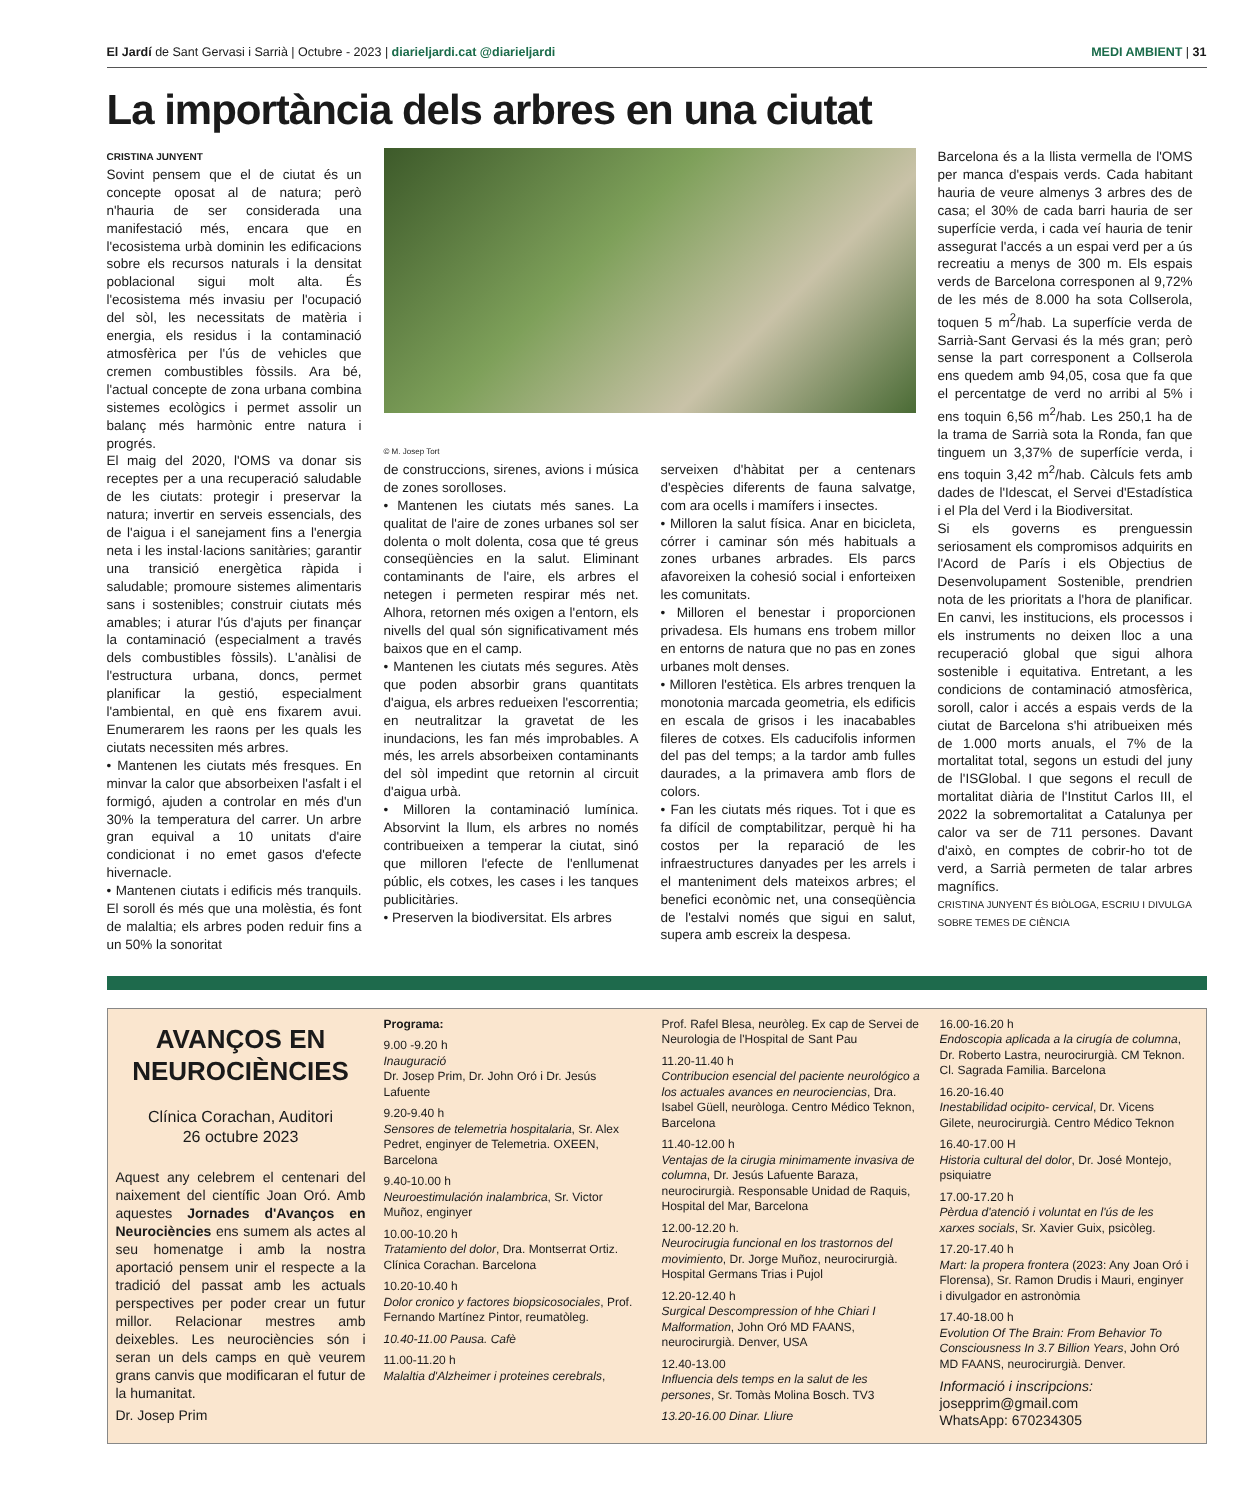El Jardí de Sant Gervasi i Sarrià | Octubre - 2023 | diarieljardi.cat @diarieljardi MEDI AMBIENT | 31
La importància dels arbres en una ciutat
CRISTINA JUNYENT
Sovint pensem que el de ciutat és un concepte oposat al de natura; però n'hauria de ser considerada una manifestació més, encara que en l'ecosistema urbà dominin les edificacions sobre els recursos naturals i la densitat poblacional sigui molt alta. És l'ecosistema més invasiu per l'ocupació del sòl, les necessitats de matèria i energia, els residus i la contaminació atmosfèrica per l'ús de vehicles que cremen combustibles fòssils. Ara bé, l'actual concepte de zona urbana combina sistemes ecològics i permet assolir un balanç més harmònic entre natura i progrés.
El maig del 2020, l'OMS va donar sis receptes per a una recuperació saludable de les ciutats: protegir i preservar la natura; invertir en serveis essencials, des de l'aigua i el sanejament fins a l'energia neta i les instal·lacions sanitàries; garantir una transició energètica ràpida i saludable; promoure sistemes alimentaris sans i sostenibles; construir ciutats més amables; i aturar l'ús d'ajuts per finançar la contaminació (especialment a través dels combustibles fòssils). L'anàlisi de l'estructura urbana, doncs, permet planificar la gestió, especialment l'ambiental, en què ens fixarem avui. Enumerarem les raons per les quals les ciutats necessiten més arbres.
• Mantenen les ciutats més fresques. En minvar la calor que absorbeixen l'asfalt i el formigó, ajuden a controlar en més d'un 30% la temperatura del carrer. Un arbre gran equival a 10 unitats d'aire condicionat i no emet gasos d'efecte hivernacle.
• Mantenen ciutats i edificis més tranquils. El soroll és més que una molèstia, és font de malaltia; els arbres poden reduir fins a un 50% la sonoritat
© M. Josep Tort
de construccions, sirenes, avions i música de zones sorolloses.
• Mantenen les ciutats més sanes. La qualitat de l'aire de zones urbanes sol ser dolenta o molt dolenta, cosa que té greus conseqüències en la salut. Eliminant contaminants de l'aire, els arbres el netegen i permeten respirar més net. Alhora, retornen més oxigen a l'entorn, els nivells del qual són significativament més baixos que en el camp.
• Mantenen les ciutats més segures. Atès que poden absorbir grans quantitats d'aigua, els arbres redueixen l'escorrentia; en neutralitzar la gravetat de les inundacions, les fan més improbables. A més, les arrels absorbeixen contaminants del sòl impedint que retornin al circuit d'aigua urbà.
• Milloren la contaminació lumínica. Absorvint la llum, els arbres no només contribueixen a temperar la ciutat, sinó que milloren l'efecte de l'enllumenat públic, els cotxes, les cases i les tanques publicitàries.
• Preserven la biodiversitat. Els arbres
serveixen d'hàbitat per a centenars d'espècies diferents de fauna salvatge, com ara ocells i mamífers i insectes.
• Milloren la salut física. Anar en bicicleta, córrer i caminar són més habituals a zones urbanes arbrades. Els parcs afavoreixen la cohesió social i enforteixen les comunitats.
• Milloren el benestar i proporcionen privadesa. Els humans ens trobem millor en entorns de natura que no pas en zones urbanes molt denses.
• Milloren l'estètica. Els arbres trenquen la monotonia marcada geometria, els edificis en escala de grisos i les inacabables fileres de cotxes. Els caducifolis informen del pas del temps; a la tardor amb fulles daurades, a la primavera amb flors de colors.
• Fan les ciutats més riques. Tot i que es fa difícil de comptabilitzar, perquè hi ha costos per la reparació de les infraestructures danyades per les arrels i el manteniment dels mateixos arbres; el benefici econòmic net, una conseqüència de l'estalvi només que sigui en salut, supera amb escreix la despesa.
Barcelona és a la llista vermella de l'OMS per manca d'espais verds. Cada habitant hauria de veure almenys 3 arbres des de casa; el 30% de cada barri hauria de ser superfície verda, i cada veí hauria de tenir assegurat l'accés a un espai verd per a ús recreatiu a menys de 300 m. Els espais verds de Barcelona corresponen al 9,72% de les més de 8.000 ha sota Collserola, toquen 5 m<sup>2</sup>/hab. La superfície verda de Sarrià-Sant Gervasi és la més gran; però sense la part corresponent a Collserola ens quedem amb 94,05, cosa que fa que el percentatge de verd no arribi al 5% i ens toquin 6,56 m<sup>2</sup>/hab. Les 250,1 ha de la trama de Sarrià sota la Ronda, fan que tinguem un 3,37% de superfície verda, i ens toquin 3,42 m<sup>2</sup>/hab. Càlculs fets amb dades de l'Idescat, el Servei d'Estadística i el Pla del Verd i la Biodiversitat.
Si els governs es prenguessin seriosament els compromisos adquirits en l'Acord de París i els Objectius de Desenvolupament Sostenible, prendrien nota de les prioritats a l'hora de planificar. En canvi, les institucions, els processos i els instruments no deixen lloc a una recuperació global que sigui alhora sostenible i equitativa. Entretant, a les condicions de contaminació atmosfèrica, soroll, calor i accés a espais verds de la ciutat de Barcelona s'hi atribueixen més de 1.000 morts anuals, el 7% de la mortalitat total, segons un estudi del juny de l'ISGlobal. I que segons el recull de mortalitat diària de l'Institut Carlos III, el 2022 la sobremortalitat a Catalunya per calor va ser de 711 persones. Davant d'això, en comptes de cobrir-ho tot de verd, a Sarrià permeten de talar arbres magnífics.
CRISTINA JUNYENT ÉS BIÒLOGA, ESCRIU I DIVULGA SOBRE TEMES DE CIÈNCIA
AVANÇOS EN NEUROCIÈNCIES
Clínica Corachan, Auditori
26 octubre 2023
Aquest any celebrem el centenari del naixement del científic Joan Oró. Amb aquestes Jornades d'Avanços en Neurociències ens sumem als actes al seu homenatge i amb la nostra aportació pensem unir el respecte a la tradició del passat amb les actuals perspectives per poder crear un futur millor. Relacionar mestres amb deixebles. Les neurociències són i seran un dels camps en què veurem grans canvis que modificaran el futur de la humanitat.
Dr. Josep Prim
Programa:
9.00 -9.20 h
Inauguració
Dr. Josep Prim, Dr. John Oró i Dr. Jesús Lafuente
9.20-9.40 h
Sensores de telemetria hospitalaria, Sr. Alex Pedret, enginyer de Telemetria. OXEEN, Barcelona
9.40-10.00 h
Neuroestimulación inalambrica, Sr. Victor Muñoz, enginyer
10.00-10.20 h
Tratamiento del dolor, Dra. Montserrat Ortiz. Clínica Corachan. Barcelona
10.20-10.40 h
Dolor cronico y factores biopsicosociales, Prof. Fernando Martínez Pintor, reumatòleg.
10.40-11.00 Pausa. Cafè
11.00-11.20 h
Malaltia d'Alzheimer i proteines cerebrals,
Prof. Rafel Blesa, neuròleg. Ex cap de Servei de Neurologia de l'Hospital de Sant Pau
11.20-11.40 h
Contribucion esencial del paciente neurológico a los actuales avances en neurociencias, Dra. Isabel Güell, neuròloga. Centro Médico Teknon, Barcelona
11.40-12.00 h
Ventajas de la cirugia minimamente invasiva de columna, Dr. Jesús Lafuente Baraza, neurocirurgià. Responsable Unidad de Raquis, Hospital del Mar, Barcelona
12.00-12.20 h.
Neurocirugia funcional en los trastornos del movimiento, Dr. Jorge Muñoz, neurocirurgià. Hospital Germans Trias i Pujol
12.20-12.40 h
Surgical Descompression of hhe Chiari I Malformation, John Oró MD FAANS, neurocirurgià. Denver, USA
12.40-13.00
Influencia dels temps en la salut de les persones, Sr. Tomàs Molina Bosch. TV3
13.20-16.00 Dinar. Lliure
16.00-16.20 h
Endoscopia aplicada a la cirugía de columna, Dr. Roberto Lastra, neurocirurgià. CM Teknon. Cl. Sagrada Familia. Barcelona
16.20-16.40
Inestabilidad ocipito- cervical, Dr. Vicens Gilete, neurocirurgià. Centro Médico Teknon
16.40-17.00 H
Historia cultural del dolor, Dr. José Montejo, psiquiatre
17.00-17.20 h
Pèrdua d'atenció i voluntat en l'ús de les xarxes socials, Sr. Xavier Guix, psicòleg.
17.20-17.40 h
Mart: la propera frontera (2023: Any Joan Oró i Florensa), Sr. Ramon Drudis i Mauri, enginyer i divulgador en astronòmia
17.40-18.00 h
Evolution Of The Brain: From Behavior To Consciousness In 3.7 Billion Years, John Oró MD FAANS, neurocirurgià. Denver.
Informació i inscripcions:
josepprim@gmail.com
WhatsApp: 670234305